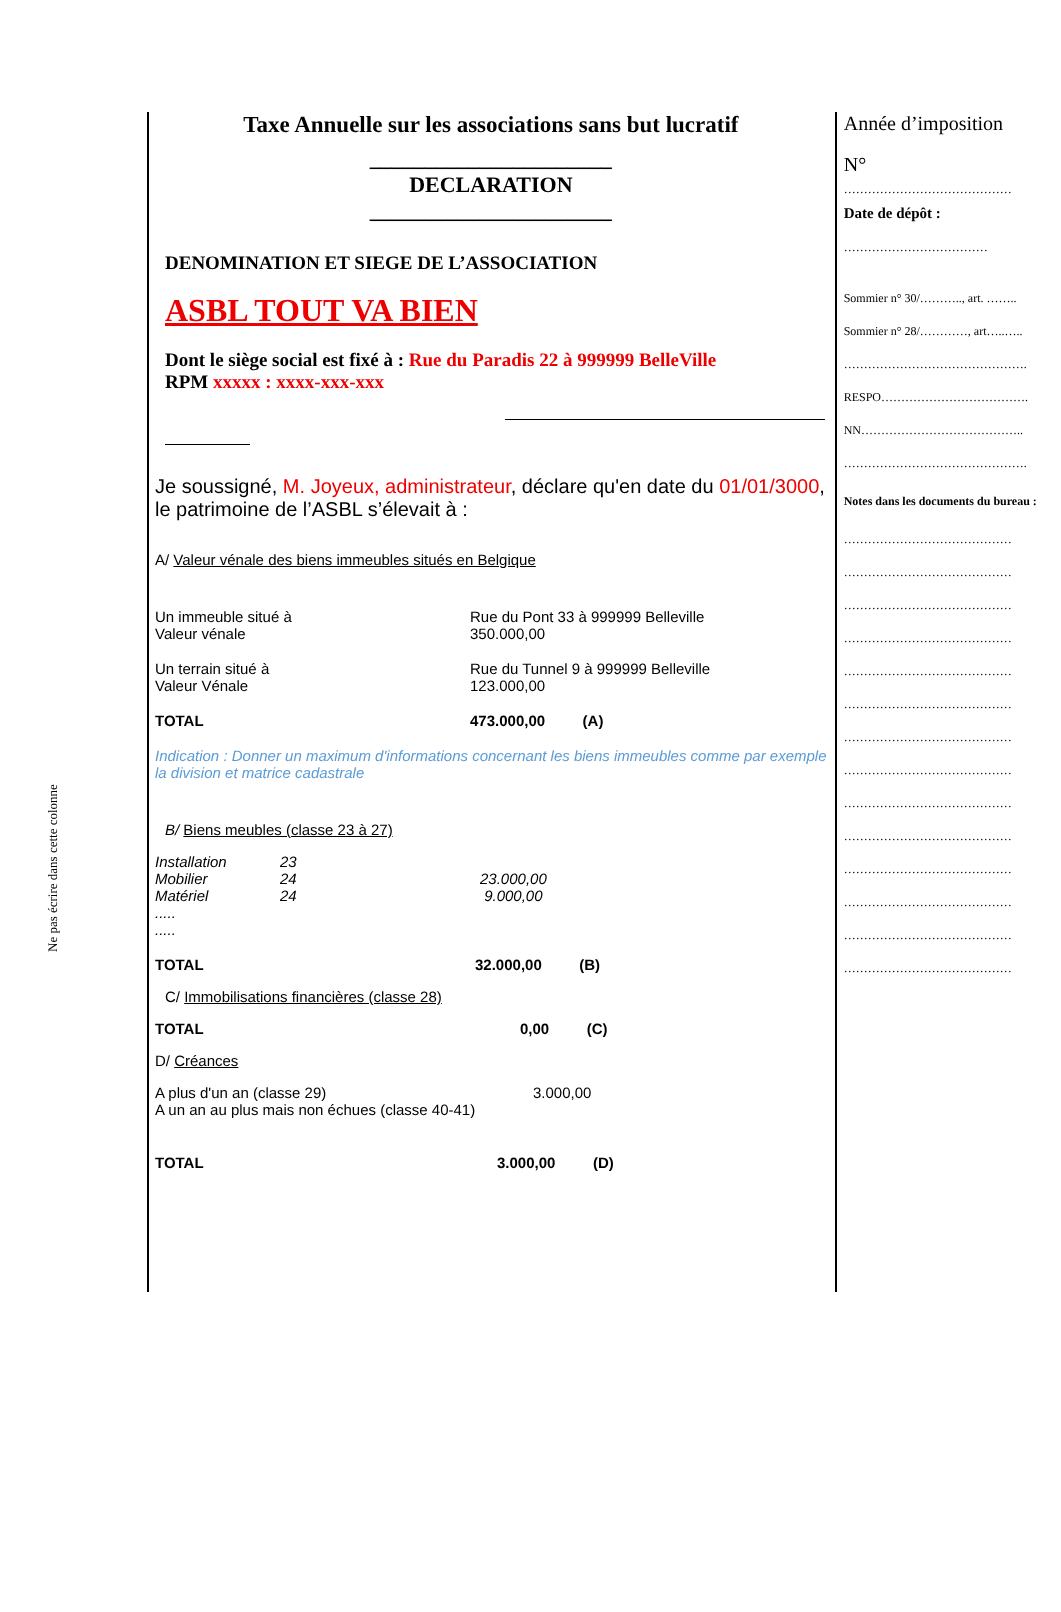Ne pas écrire dans cette colonne
Taxe Annuelle sur les associations sans but lucratif
______________________
DECLARATION
______________________
DENOMINATION ET SIEGE DE L’ASSOCIATION
ASBL TOUT VA BIEN
Dont le siège social est fixé à : Rue du Paradis 22 à 999999 BelleVille
RPM xxxxx : xxxx-xxx-xxx
Je soussigné, M. Joyeux, administrateur, déclare qu'en date du 01/01/3000, le patrimoine de l’ASBL s’élevait à :
A/ Valeur vénale des biens immeubles situés en Belgique
| Un immeuble situé à Valeur vénale | Rue du Pont 33 à 999999 Belleville 350.000,00 |
| Un terrain situé à Valeur Vénale | Rue du Tunnel 9 à 999999 Belleville 123.000,00 |
| TOTAL | 473.000,00 (A) |
Indication : Donner un maximum d'informations concernant les biens immeubles comme par exemple la division et matrice cadastrale
B/ Biens meubles (classe 23 à 27)
| Installation | 23 | |
| Mobilier | 24 | 23.000,00 |
| Matériel | 24 | 9.000,00 |
| ..... | | |
| ..... | | |
| TOTAL | 32.000,00 (B) |
C/ Immobilisations financières (classe 28)
| TOTAL | 0,00 (C) |
D/ Créances
| A plus d'un an (classe 29) | 3.000,00 |
| A un an au plus mais non échues (classe 40-41) | |
| TOTAL | 3.000,00 (D) |
Année d’imposition
N°
……………………………………
Date de dépôt :
………………………………
Sommier n° 30/……….., art. ……..
Sommier n° 28/…………, art…..…..
……………………………………….
RESPO……………………………….
NN…………………………………..
……………………………………….
Notes dans les documents du bureau :
……………………………………
……………………………………
……………………………………
……………………………………
……………………………………
……………………………………
……………………………………
……………………………………
……………………………………
……………………………………
……………………………………
……………………………………
……………………………………
……………………………………